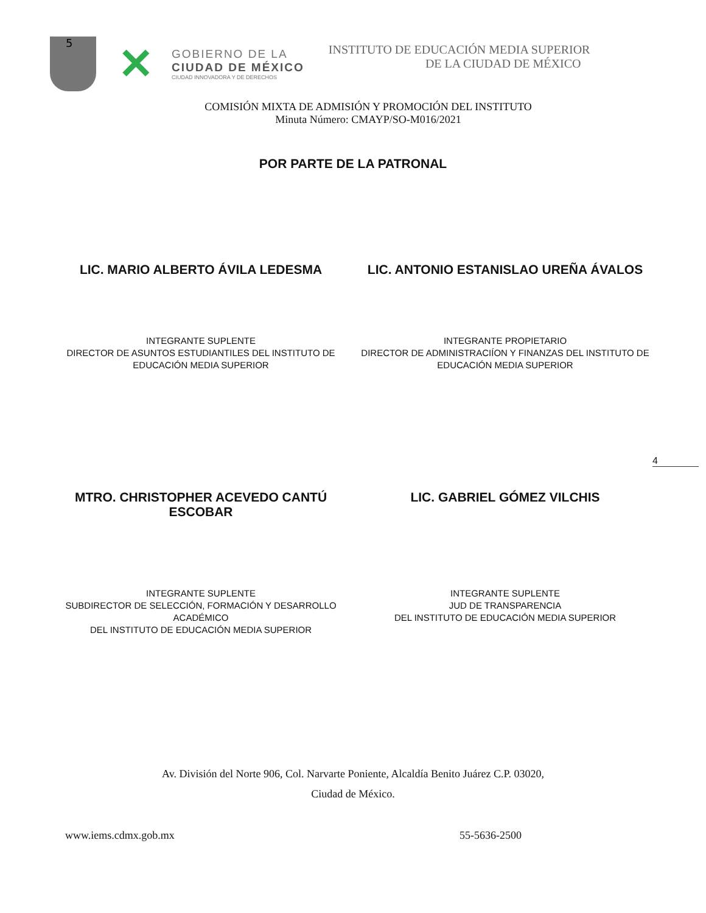5
✕
GOBIERNO DE LA
CIUDAD DE MÉXICO
CIUDAD INNOVADORA Y DE DERECHOS
INSTITUTO DE EDUCACIÓN MEDIA SUPERIOR
DE LA CIUDAD DE MÉXICO
COMISIÓN MIXTA DE ADMISIÓN Y PROMOCIÓN DEL INSTITUTO
Minuta Número: CMAYP/SO-M016/2021
POR PARTE DE LA PATRONAL
LIC. MARIO ALBERTO ÁVILA LEDESMA
LIC. ANTONIO ESTANISLAO UREÑA ÁVALOS
INTEGRANTE SUPLENTE
DIRECTOR DE ASUNTOS ESTUDIANTILES DEL INSTITUTO DE
EDUCACIÓN MEDIA SUPERIOR
INTEGRANTE PROPIETARIO
DIRECTOR DE ADMINISTRACIÍON Y FINANZAS DEL INSTITUTO DE
EDUCACIÓN MEDIA SUPERIOR
4
MTRO. CHRISTOPHER ACEVEDO CANTÚ
ESCOBAR
LIC. GABRIEL GÓMEZ VILCHIS
INTEGRANTE SUPLENTE
SUBDIRECTOR DE SELECCIÓN, FORMACIÓN Y DESARROLLO
ACADÉMICO
DEL INSTITUTO DE EDUCACIÓN MEDIA SUPERIOR
INTEGRANTE SUPLENTE
JUD DE TRANSPARENCIA
DEL INSTITUTO DE EDUCACIÓN MEDIA SUPERIOR
Av. División del Norte 906, Col. Narvarte Poniente, Alcaldía Benito Juárez C.P. 03020,
Ciudad de México.
www.iems.cdmx.gob.mx 55-5636-2500